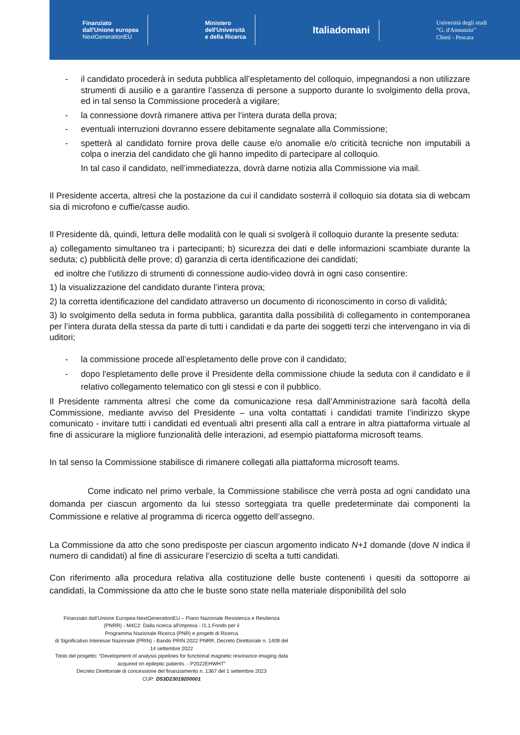Finanziato
dall'Unione europea
NextGenerationEU
Ministero
dell'Università
e della Ricerca
Italiadomani
Università degli studi
“G. d'Annunzio”
Chieti - Pescara
- il candidato procederà in seduta pubblica all’espletamento del colloquio, impegnandosi a non utilizzare strumenti di ausilio e a garantire l’assenza di persone a supporto durante lo svolgimento della prova, ed in tal senso la Commissione procederà a vigilare;
- la connessione dovrà rimanere attiva per l‘intera durata della prova;
- eventuali interruzioni dovranno essere debitamente segnalate alla Commissione;
- spetterà al candidato fornire prova delle cause e/o anomalie e/o criticità tecniche non imputabili a colpa o inerzia del candidato che gli hanno impedito di partecipare al colloquio.
In tal caso il candidato, nell’immediatezza, dovrà darne notizia alla Commissione via mail.
Il Presidente accerta, altresì che la postazione da cui il candidato sosterrà il colloquio sia dotata sia di webcam sia di microfono e cuffie/casse audio.
Il Presidente dà, quindi, lettura delle modalità con le quali si svolgerà il colloquio durante la presente seduta:
a) collegamento simultaneo tra i partecipanti; b) sicurezza dei dati e delle informazioni scambiate durante la seduta; c) pubblicità delle prove; d) garanzia di certa identificazione dei candidati;
ed inoltre che l’utilizzo di strumenti di connessione audio-video dovrà in ogni caso consentire:
1) la visualizzazione del candidato durante l’intera prova;
2) la corretta identificazione del candidato attraverso un documento di riconoscimento in corso di validità;
3) lo svolgimento della seduta in forma pubblica, garantita dalla possibilità di collegamento in contemporanea per l’intera durata della stessa da parte di tutti i candidati e da parte dei soggetti terzi che intervengano in via di uditori;
- la commissione procede all’espletamento delle prove con il candidato;
- dopo l'espletamento delle prove il Presidente della commissione chiude la seduta con il candidato e il relativo collegamento telematico con gli stessi e con il pubblico.
Il Presidente rammenta altresì che come da comunicazione resa dall’Amministrazione sarà facoltà della Commissione, mediante avviso del Presidente – una volta contattati i candidati tramite l’indirizzo skype comunicato - invitare tutti i candidati ed eventuali altri presenti alla call a entrare in altra piattaforma virtuale al fine di assicurare la migliore funzionalità delle interazioni, ad esempio piattaforma microsoft teams.
In tal senso la Commissione stabilisce di rimanere collegati alla piattaforma microsoft teams.
Come indicato nel primo verbale, la Commissione stabilisce che verrà posta ad ogni candidato una domanda per ciascun argomento da lui stesso sorteggiata tra quelle predeterminate dai componenti la Commissione e relative al programma di ricerca oggetto dell’assegno.
La Commissione da atto che sono predisposte per ciascun argomento indicato N+1 domande (dove N indica il numero di candidati) al fine di assicurare l’esercizio di scelta a tutti candidati.
Con riferimento alla procedura relativa alla costituzione delle buste contenenti i quesiti da sottoporre ai candidati, la Commissione da atto che le buste sono state nella materiale disponibilità del solo
Finanziato dall’Unione Europea-NextGenerationEU – Piano Nazionale Resistenza e Resilienza (PNRR) - M4C2: Dalla ricerca all'impresa - I1.1:Fondo per il
Programma Nazionale Ricerca (PNR) e progetti di Ricerca
di Significativo Interesse Nazionale (PRIN) - Bando PRIN 2022 PNRR, Decreto Direttoriale n. 1409 del 14 settembre 2022
Titolo del progetto: “Development of analysis pipelines for functional magnetic resonance imaging data acquired on epileptic patients. - P2022EHWHT”
Decreto Direttoriale di concessione del finanziamento n. 1367 del 1 settembre 2023
CUP: D53D23019200001